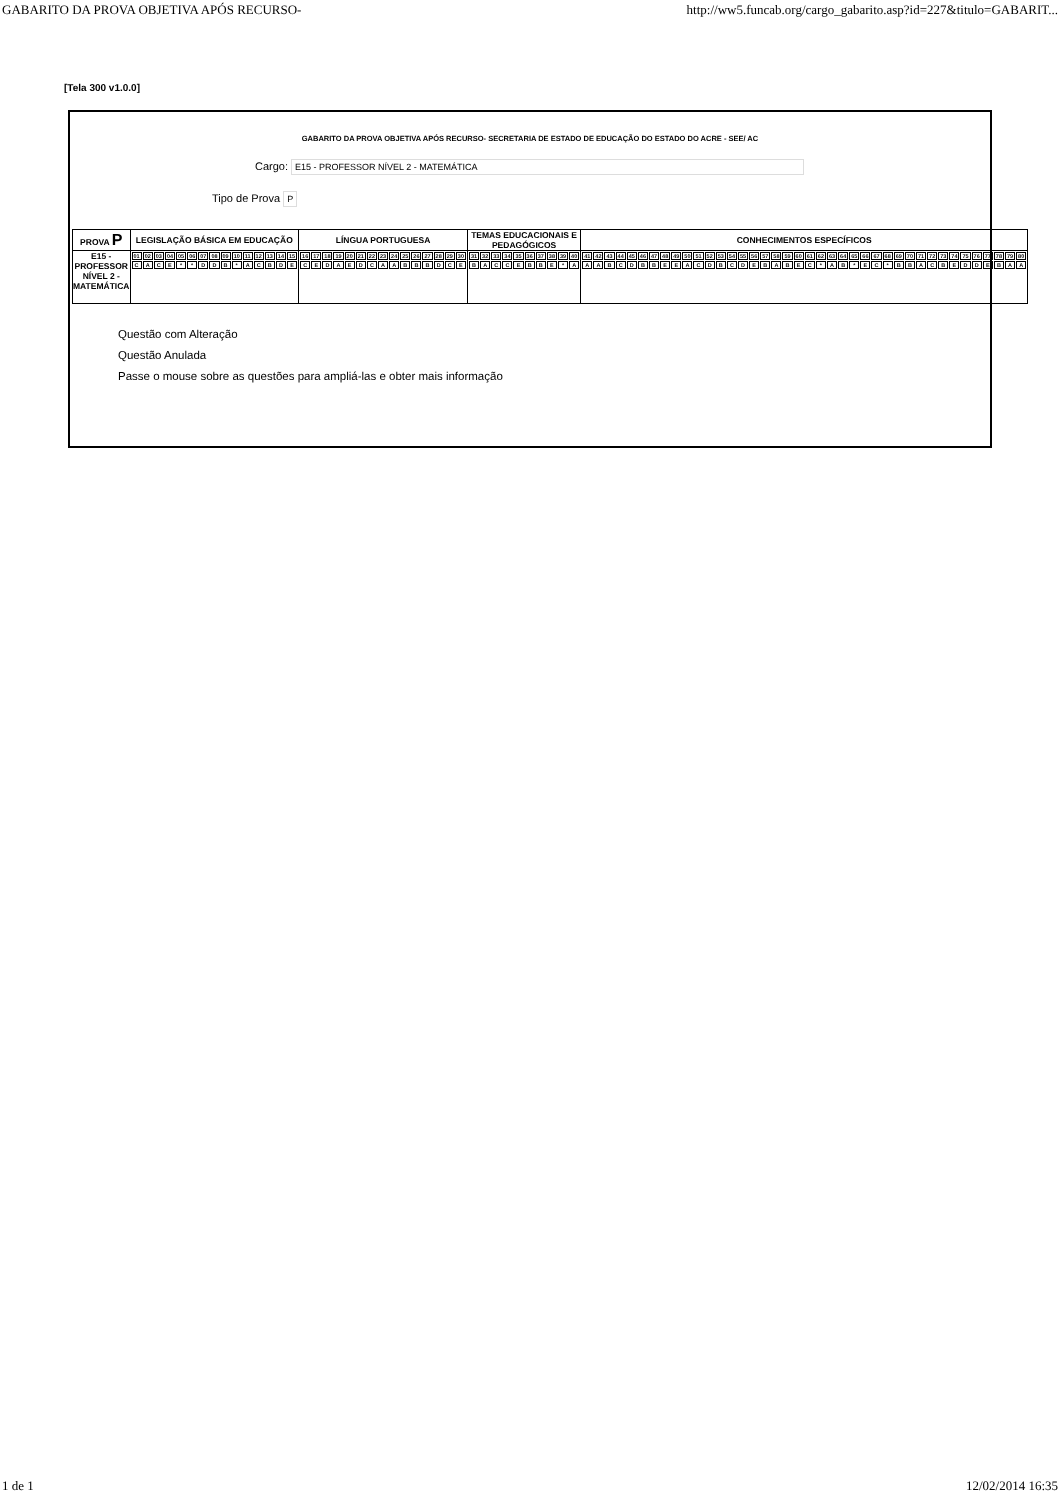GABARITO DA PROVA OBJETIVA APÓS RECURSO- http://ww5.funcab.org/cargo_gabarito.asp?id=227&titulo=GABARIT...
[Tela 300 v1.0.0]
GABARITO DA PROVA OBJETIVA APÓS RECURSO- SECRETARIA DE ESTADO DE EDUCAÇÃO DO ESTADO DO ACRE - SEE/ AC
Cargo: E15 - PROFESSOR NÍVEL 2 - MATEMÁTICA
Tipo de Prova P
| PROVA P | LEGISLAÇÃO BÁSICA EM EDUCAÇÃO | LÍNGUA PORTUGUESA | TEMAS EDUCACIONAIS E PEDAGÓGICOS | CONHECIMENTOS ESPECÍFICOS |
| --- | --- | --- | --- | --- |
| E15 - PROFESSOR NÍVEL 2 - MATEMÁTICA | / 01 / 02 / 03 / 04 / 05 / 06 / 07 / 08 / 09 / 10 / 11 / 12 / 13 / 14 / 15 / / C / A / C / E / * / * / D / D / B / * / A / C / B / D / E / | / 16 / 17 / 18 / 19 / 20 / 21 / 22 / 23 / 24 / 25 / 26 / 27 / 28 / 29 / 30 / / C / E / D / A / E / D / C / A / A / B / B / B / D / C / E / | / 31 / 32 / 33 / 34 / 35 / 36 / 37 / 38 / 39 / 40 / / B / A / C / C / E / B / B / E / * / A / | / 41 / 42 / 43 / 44 / 45 / 46 / 47 / 48 / 49 / 50 / 51 / 52 / 53 / 54 / 55 / 56 / 57 / 58 / 59 / 60 / 61 / 62 / 63 / 64 / 65 / 66 / 67 / 68 / 69 / 70 / 71 / 72 / 73 / 74 / 75 / 76 / 77 / 78 / 79 / 80 / / A / A / B / C / D / B / B / E / E / A / C / D / B / C / D / E / B / A / B / E / C / * / A / B / * / E / C / * / B / B / A / C / B / E / D / D / E / B / A / A / |
Questão com Alteração
Questão Anulada
Passe o mouse sobre as questões para ampliá-las e obter mais informação
1 de 1 12/02/2014 16:35